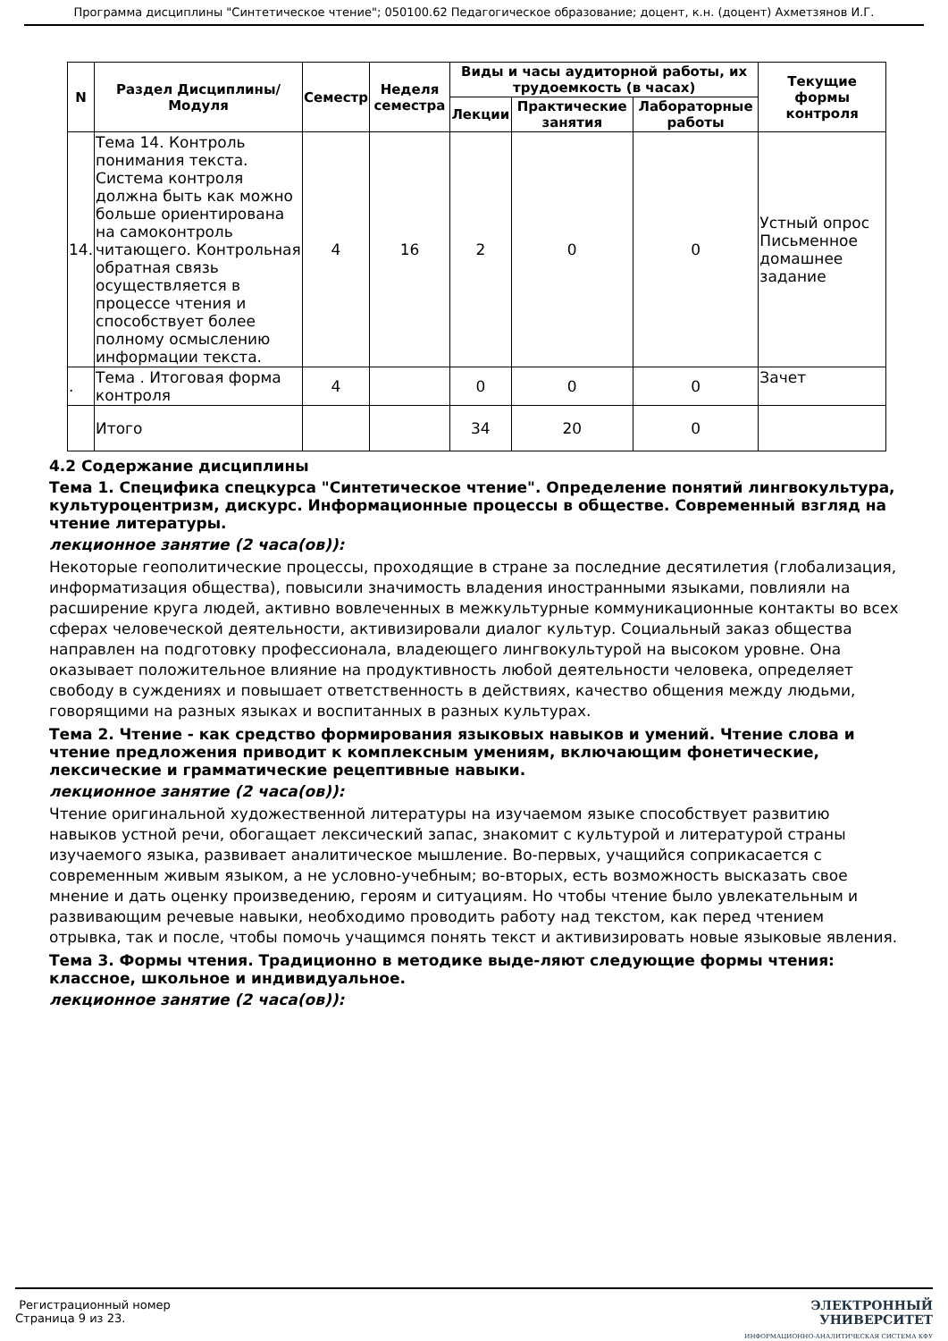Программа дисциплины "Синтетическое чтение"; 050100.62 Педагогическое образование; доцент, к.н. (доцент) Ахметзянов И.Г.
| N | Раздел Дисциплины/ Модуля | Семестр | Неделя семестра | Виды и часы аудиторной работы, их трудоемкость (в часах) | | | Текущие формы контроля |
| --- | --- | --- | --- | --- | --- | --- | --- |
| | | | | Лекции | Практические занятия | Лабораторные работы | |
| 14. | Тема 14. Контроль понимания текста. Система контроля должна быть как можно больше ориентирована на самоконтроль читающего. Контрольная обратная связь осуществляется в процессе чтения и способствует более полному осмыслению информации текста. | 4 | 16 | 2 | 0 | 0 | Устный опрос Письменное домашнее задание |
| . | Тема . Итоговая форма контроля | 4 | | 0 | 0 | 0 | Зачет |
| | Итого | | | 34 | 20 | 0 | |
4.2 Содержание дисциплины
Тема 1. Специфика спецкурса "Синтетическое чтение". Определение понятий лингвокультура, культуроцентризм, дискурс. Информационные процессы в обществе. Современный взгляд на чтение литературы.
лекционное занятие (2 часа(ов)):
Некоторые геополитические процессы, проходящие в стране за последние десятилетия (глобализация, информатизация общества), повысили значимость владения иностранными языками, повлияли на расширение круга людей, активно вовлеченных в межкультурные коммуникационные контакты во всех сферах человеческой деятельности, активизировали диалог культур. Социальный заказ общества направлен на подготовку профессионала, владеющего лингвокультурой на высоком уровне. Она оказывает положительное влияние на продуктивность любой деятельности человека, определяет свободу в суждениях и повышает ответственность в действиях, качество общения между людьми, говорящими на разных языках и воспитанных в разных культурах.
Тема 2. Чтение - как средство формирования языковых навыков и умений. Чтение слова и чтение предложения приводит к комплексным умениям, включающим фонетические, лексические и грамматические рецептивные навыки.
лекционное занятие (2 часа(ов)):
Чтение оригинальной художественной литературы на изучаемом языке способствует развитию навыков устной речи, обогащает лексический запас, знакомит с культурой и литературой страны изучаемого языка, развивает аналитическое мышление. Во-первых, учащийся соприкасается с современным живым языком, а не условно-учебным; во-вторых, есть возможность высказать свое мнение и дать оценку произведению, героям и ситуациям. Но чтобы чтение было увлекательным и развивающим речевые навыки, необходимо проводить работу над текстом, как перед чтением отрывка, так и после, чтобы помочь учащимся понять текст и активизировать новые языковые явления.
Тема 3. Формы чтения. Традиционно в методике выде-ляют следующие формы чтения: классное, школьное и индивидуальное.
лекционное занятие (2 часа(ов)):
Регистрационный номер
Страница 9 из 23.
ЭЛЕКТРОННЫЙ
УНИВЕРСИТЕТ
ИНФОРМАЦИОННО-АНАЛИТИЧЕСКАЯ СИСТЕМА КФУ